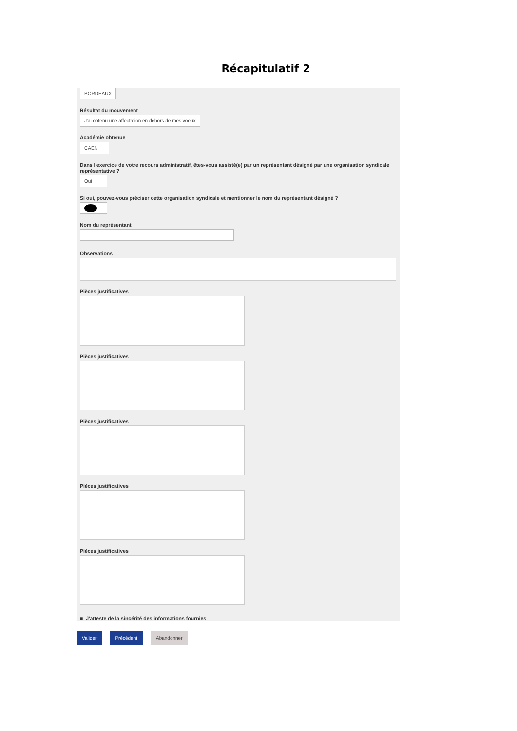Récapitulatif 2
BORDEAUX
Résultat du mouvement
J'ai obtenu une affectation en dehors de mes voeux
Académie obtenue
CAEN
Dans l'exercice de votre recours administratif, êtes-vous assisté(e) par un représentant désigné par une organisation syndicale représentative ?
Oui
Si oui, pouvez-vous préciser cette organisation syndicale et mentionner le nom du représentant désigné ?
Nom du représentant
Observations
Pièces justificatives
Pièces justificatives
Pièces justificatives
Pièces justificatives
Pièces justificatives
■ J'atteste de la sincérité des informations fournies
Valider Précédent Abandonner